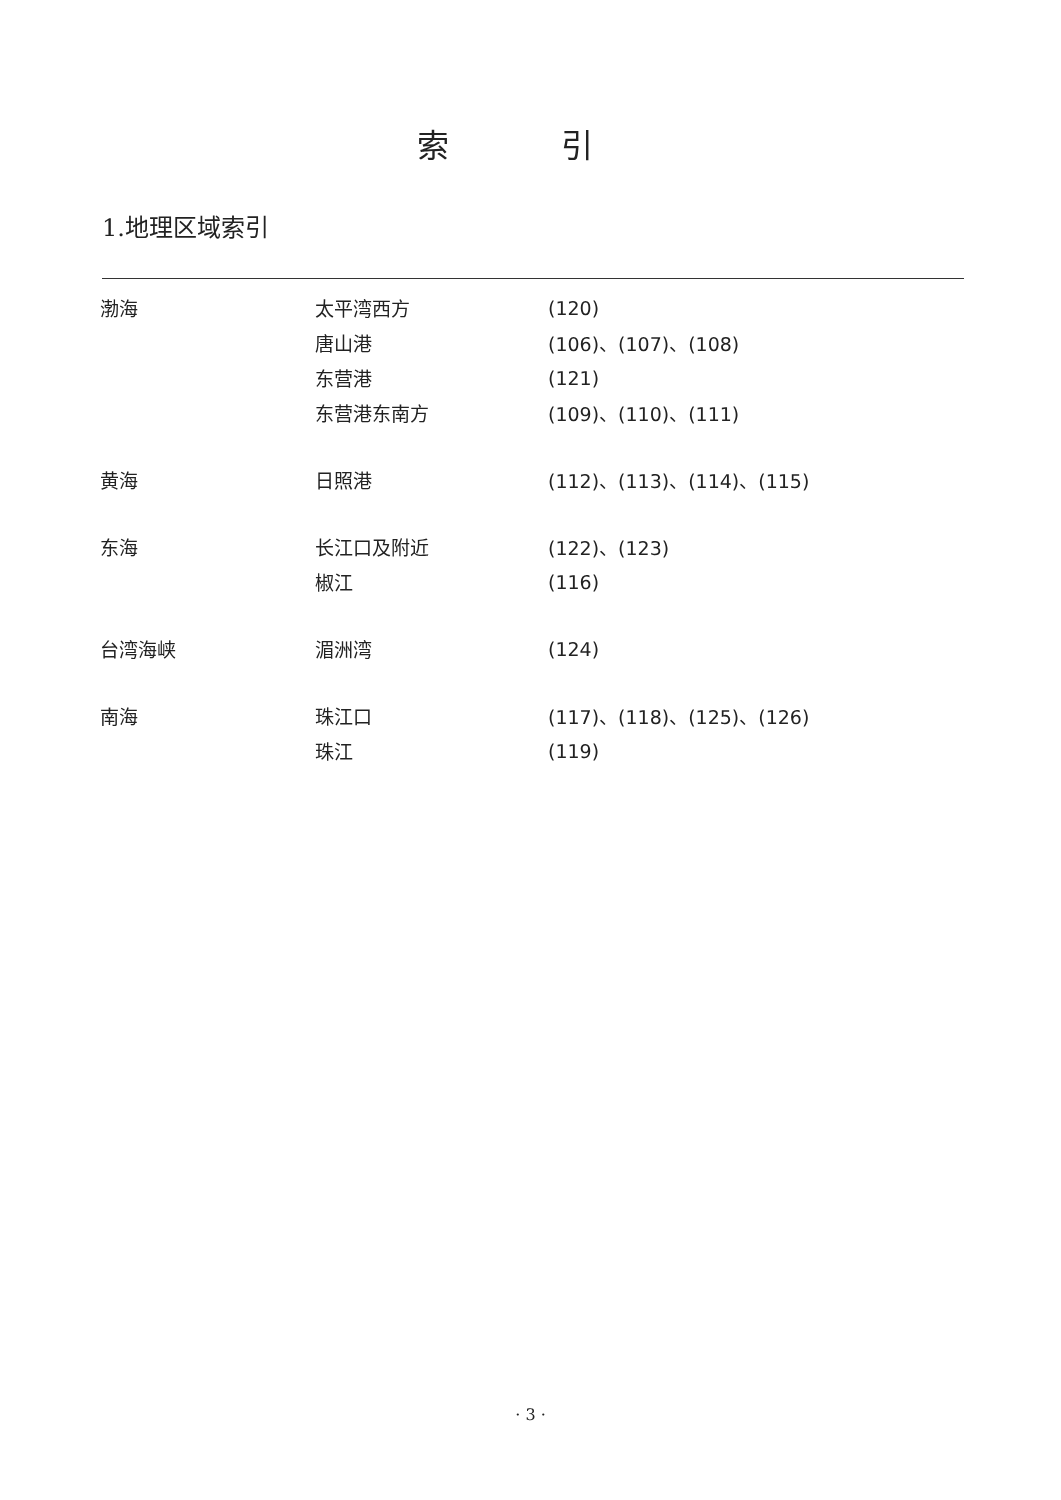索 引
1.地理区域索引
| 渤海 | 太平湾西方 | (120) |
| | 唐山港 | (106)、(107)、(108) |
| | 东营港 | (121) |
| | 东营港东南方 | (109)、(110)、(111) |
| 黄海 | 日照港 | (112)、(113)、(114)、(115) |
| 东海 | 长江口及附近 | (122)、(123) |
| | 椒江 | (116) |
| 台湾海峡 | 湄洲湾 | (124) |
| 南海 | 珠江口 | (117)、(118)、(125)、(126) |
| | 珠江 | (119) |
· 3 ·